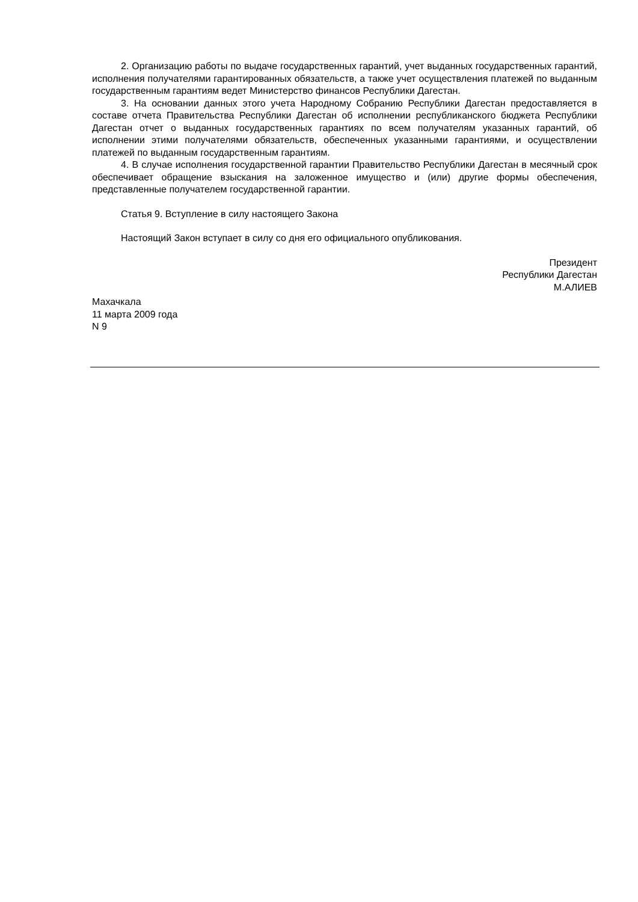2. Организацию работы по выдаче государственных гарантий, учет выданных государственных гарантий, исполнения получателями гарантированных обязательств, а также учет осуществления платежей по выданным государственным гарантиям ведет Министерство финансов Республики Дагестан.
3. На основании данных этого учета Народному Собранию Республики Дагестан предоставляется в составе отчета Правительства Республики Дагестан об исполнении республиканского бюджета Республики Дагестан отчет о выданных государственных гарантиях по всем получателям указанных гарантий, об исполнении этими получателями обязательств, обеспеченных указанными гарантиями, и осуществлении платежей по выданным государственным гарантиям.
4. В случае исполнения государственной гарантии Правительство Республики Дагестан в месячный срок обеспечивает обращение взыскания на заложенное имущество и (или) другие формы обеспечения, представленные получателем государственной гарантии.
Статья 9. Вступление в силу настоящего Закона
Настоящий Закон вступает в силу со дня его официального опубликования.
Президент
Республики Дагестан
М.АЛИЕВ
Махачкала
11 марта 2009 года
N 9